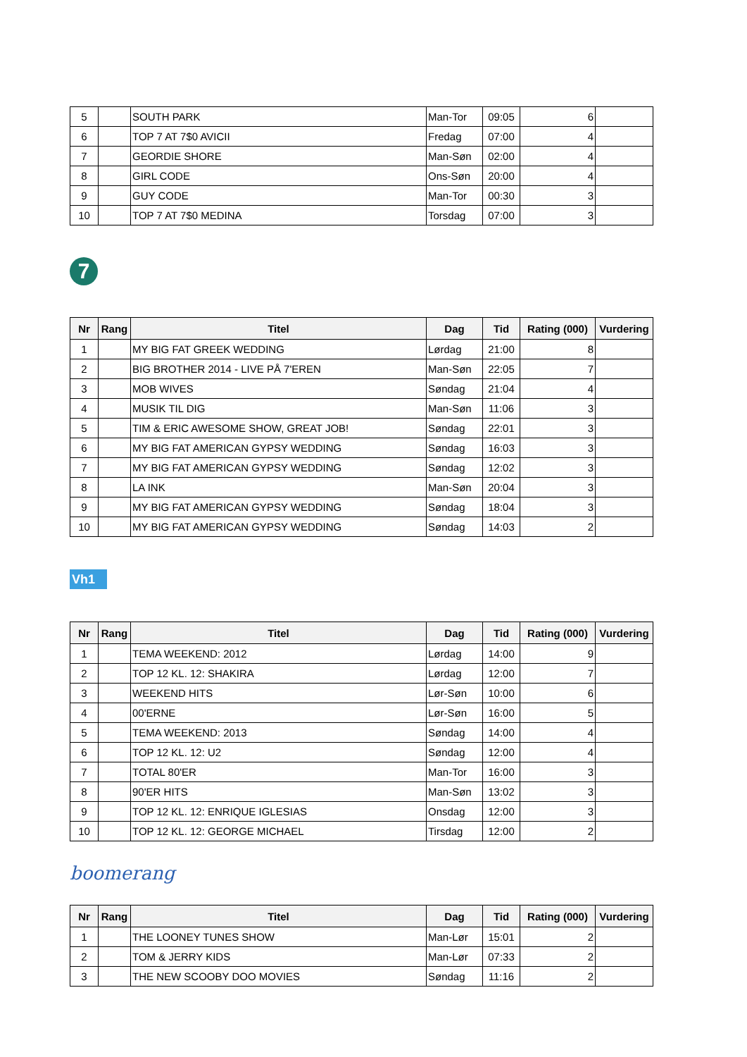| 5 | | SOUTH PARK | Man-Tor | 09:05 | 6 | |
| 6 | | TOP 7 AT 7$0 AVICII | Fredag | 07:00 | 4 | |
| 7 | | GEORDIE SHORE | Man-Søn | 02:00 | 4 | |
| 8 | | GIRL CODE | Ons-Søn | 20:00 | 4 | |
| 9 | | GUY CODE | Man-Tor | 00:30 | 3 | |
| 10 | | TOP 7 AT 7$0 MEDINA | Torsdag | 07:00 | 3 | |
7
| Nr | Rang | Titel | Dag | Tid | Rating (000) | Vurdering |
| --- | --- | --- | --- | --- | --- | --- |
| 1 | | MY BIG FAT GREEK WEDDING | Lørdag | 21:00 | 8 | |
| 2 | | BIG BROTHER 2014 - LIVE PÅ 7'EREN | Man-Søn | 22:05 | 7 | |
| 3 | | MOB WIVES | Søndag | 21:04 | 4 | |
| 4 | | MUSIK TIL DIG | Man-Søn | 11:06 | 3 | |
| 5 | | TIM & ERIC AWESOME SHOW, GREAT JOB! | Søndag | 22:01 | 3 | |
| 6 | | MY BIG FAT AMERICAN GYPSY WEDDING | Søndag | 16:03 | 3 | |
| 7 | | MY BIG FAT AMERICAN GYPSY WEDDING | Søndag | 12:02 | 3 | |
| 8 | | LA INK | Man-Søn | 20:04 | 3 | |
| 9 | | MY BIG FAT AMERICAN GYPSY WEDDING | Søndag | 18:04 | 3 | |
| 10 | | MY BIG FAT AMERICAN GYPSY WEDDING | Søndag | 14:03 | 2 | |
Vh1
| Nr | Rang | Titel | Dag | Tid | Rating (000) | Vurdering |
| --- | --- | --- | --- | --- | --- | --- |
| 1 | | TEMA WEEKEND: 2012 | Lørdag | 14:00 | 9 | |
| 2 | | TOP 12 KL. 12: SHAKIRA | Lørdag | 12:00 | 7 | |
| 3 | | WEEKEND HITS | Lør-Søn | 10:00 | 6 | |
| 4 | | 00'ERNE | Lør-Søn | 16:00 | 5 | |
| 5 | | TEMA WEEKEND: 2013 | Søndag | 14:00 | 4 | |
| 6 | | TOP 12 KL. 12: U2 | Søndag | 12:00 | 4 | |
| 7 | | TOTAL 80'ER | Man-Tor | 16:00 | 3 | |
| 8 | | 90'ER HITS | Man-Søn | 13:02 | 3 | |
| 9 | | TOP 12 KL. 12: ENRIQUE IGLESIAS | Onsdag | 12:00 | 3 | |
| 10 | | TOP 12 KL. 12: GEORGE MICHAEL | Tirsdag | 12:00 | 2 | |
boomerang
| Nr | Rang | Titel | Dag | Tid | Rating (000) | Vurdering |
| --- | --- | --- | --- | --- | --- | --- |
| 1 | | THE LOONEY TUNES SHOW | Man-Lør | 15:01 | 2 | |
| 2 | | TOM & JERRY KIDS | Man-Lør | 07:33 | 2 | |
| 3 | | THE NEW SCOOBY DOO MOVIES | Søndag | 11:16 | 2 | |